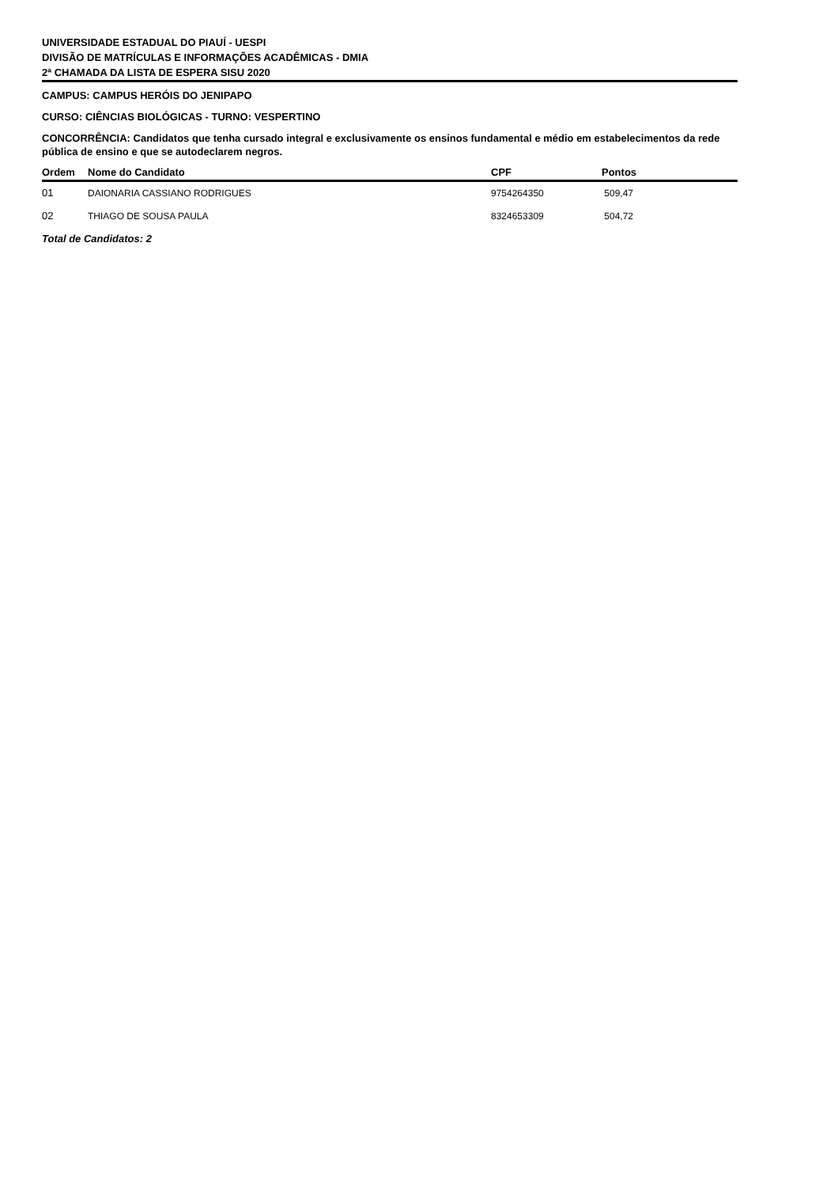UNIVERSIDADE ESTADUAL DO PIAUÍ - UESPI
DIVISÃO DE MATRÍCULAS E INFORMAÇÕES ACADÊMICAS - DMIA
2ª CHAMADA DA LISTA DE ESPERA SISU 2020
CAMPUS: CAMPUS HERÓIS DO JENIPAPO
CURSO: CIÊNCIAS BIOLÓGICAS - TURNO: VESPERTINO
CONCORRÊNCIA: Candidatos que tenha cursado integral e exclusivamente os ensinos fundamental e médio em estabelecimentos da rede pública de ensino e que se autodeclarem negros.
| Ordem | Nome do Candidato | CPF | Pontos |
| --- | --- | --- | --- |
| 01 | DAIONARIA CASSIANO RODRIGUES | 9754264350 | 509,47 |
| 02 | THIAGO DE SOUSA PAULA | 8324653309 | 504,72 |
Total de Candidatos: 2